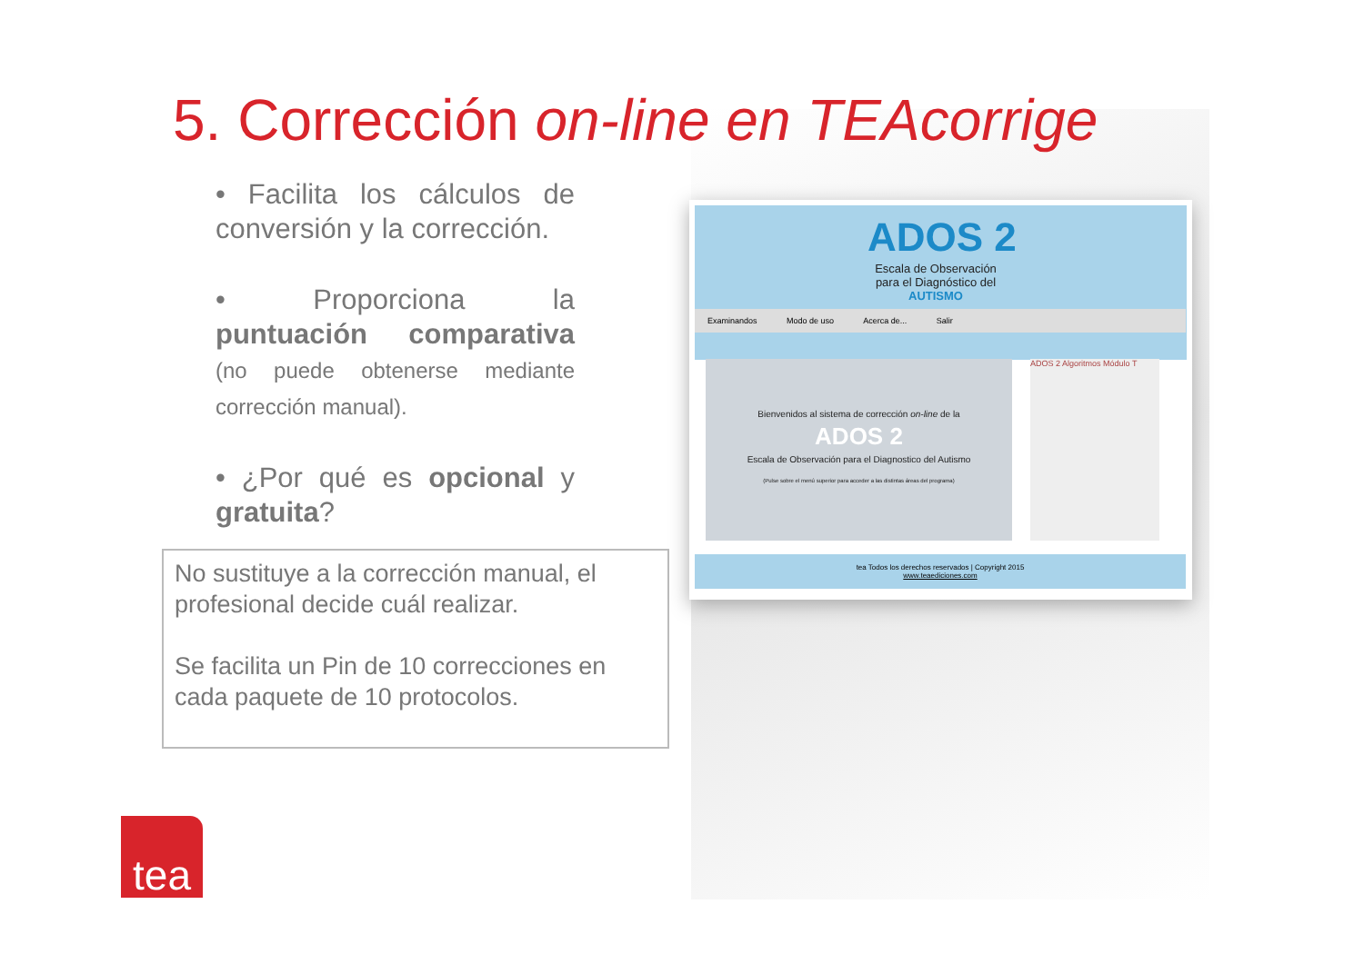5. Corrección on-line en TEAcorrige
• Facilita los cálculos de conversión y la corrección.
• Proporciona la puntuación comparativa (no puede obtenerse mediante corrección manual).
• ¿Por qué es opcional y gratuita?
No sustituye a la corrección manual, el profesional decide cuál realizar.
Se facilita un Pin de 10 correcciones en cada paquete de 10 protocolos.
ADOS 2
Escala de Observación para el Diagnóstico del AUTISMO
Examinandos Modo de uso Acerca de... Salir
Bienvenidos al sistema de corrección on-line de la
ADOS 2
Escala de Observación para el Diagnostico del Autismo
(Pulse sobre el menú superior para acceder a las distintas áreas del programa)
ADOS 2 Algoritmos Módulo T
tea Todos los derechos reservados | Copyright 2015
www.teaediciones.com
tea